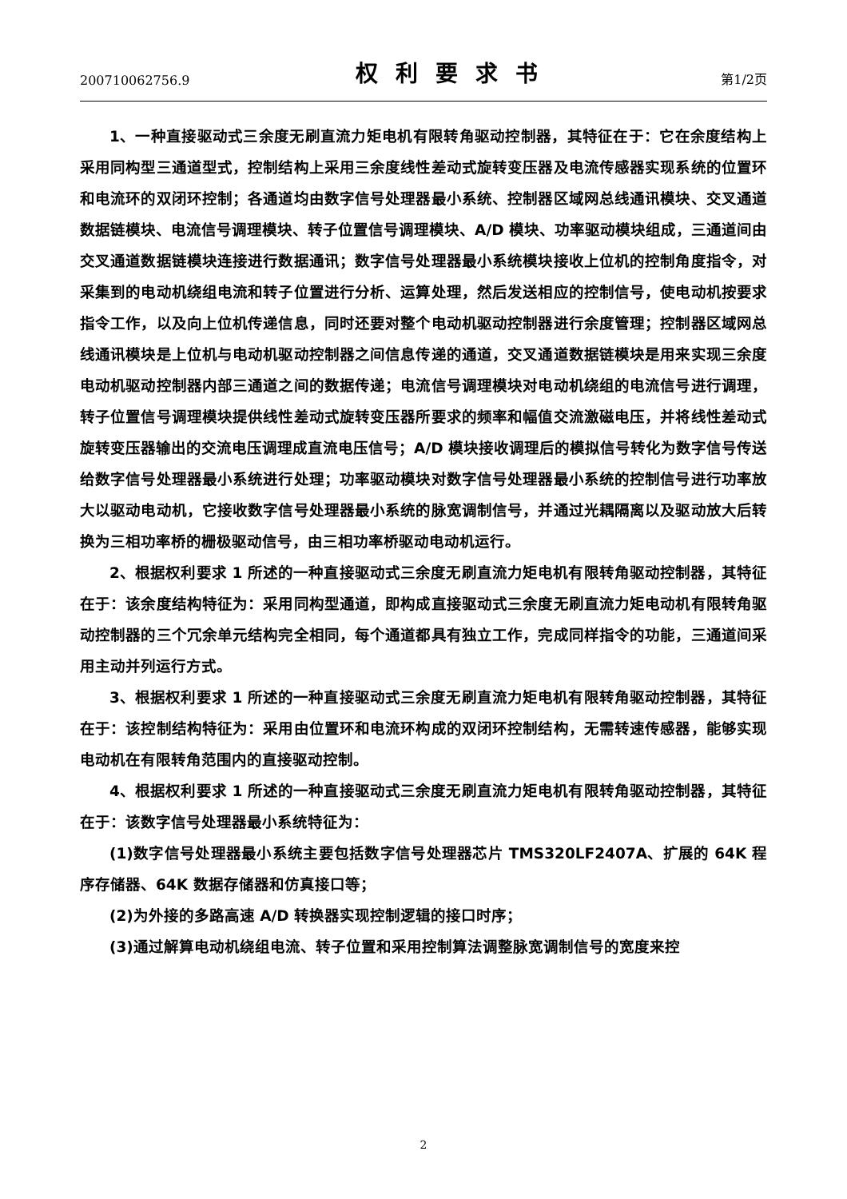200710062756.9 权利要求书 第1/2页
1、一种直接驱动式三余度无刷直流力矩电机有限转角驱动控制器，其特征在于：它在余度结构上采用同构型三通道型式，控制结构上采用三余度线性差动式旋转变压器及电流传感器实现系统的位置环和电流环的双闭环控制；各通道均由数字信号处理器最小系统、控制器区域网总线通讯模块、交叉通道数据链模块、电流信号调理模块、转子位置信号调理模块、A/D 模块、功率驱动模块组成，三通道间由交叉通道数据链模块连接进行数据通讯；数字信号处理器最小系统模块接收上位机的控制角度指令，对采集到的电动机绕组电流和转子位置进行分析、运算处理，然后发送相应的控制信号，使电动机按要求指令工作，以及向上位机传递信息，同时还要对整个电动机驱动控制器进行余度管理；控制器区域网总线通讯模块是上位机与电动机驱动控制器之间信息传递的通道，交叉通道数据链模块是用来实现三余度电动机驱动控制器内部三通道之间的数据传递；电流信号调理模块对电动机绕组的电流信号进行调理，转子位置信号调理模块提供线性差动式旋转变压器所要求的频率和幅值交流激磁电压，并将线性差动式旋转变压器输出的交流电压调理成直流电压信号；A/D 模块接收调理后的模拟信号转化为数字信号传送给数字信号处理器最小系统进行处理；功率驱动模块对数字信号处理器最小系统的控制信号进行功率放大以驱动电动机，它接收数字信号处理器最小系统的脉宽调制信号，并通过光耦隔离以及驱动放大后转换为三相功率桥的栅极驱动信号，由三相功率桥驱动电动机运行。
2、根据权利要求 1 所述的一种直接驱动式三余度无刷直流力矩电机有限转角驱动控制器，其特征在于：该余度结构特征为：采用同构型通道，即构成直接驱动式三余度无刷直流力矩电动机有限转角驱动控制器的三个冗余单元结构完全相同，每个通道都具有独立工作，完成同样指令的功能，三通道间采用主动并列运行方式。
3、根据权利要求 1 所述的一种直接驱动式三余度无刷直流力矩电机有限转角驱动控制器，其特征在于：该控制结构特征为：采用由位置环和电流环构成的双闭环控制结构，无需转速传感器，能够实现电动机在有限转角范围内的直接驱动控制。
4、根据权利要求 1 所述的一种直接驱动式三余度无刷直流力矩电机有限转角驱动控制器，其特征在于：该数字信号处理器最小系统特征为：
(1)数字信号处理器最小系统主要包括数字信号处理器芯片 TMS320LF2407A、扩展的 64K 程序存储器、64K 数据存储器和仿真接口等；
(2)为外接的多路高速 A/D 转换器实现控制逻辑的接口时序；
(3)通过解算电动机绕组电流、转子位置和采用控制算法调整脉宽调制信号的宽度来控
2